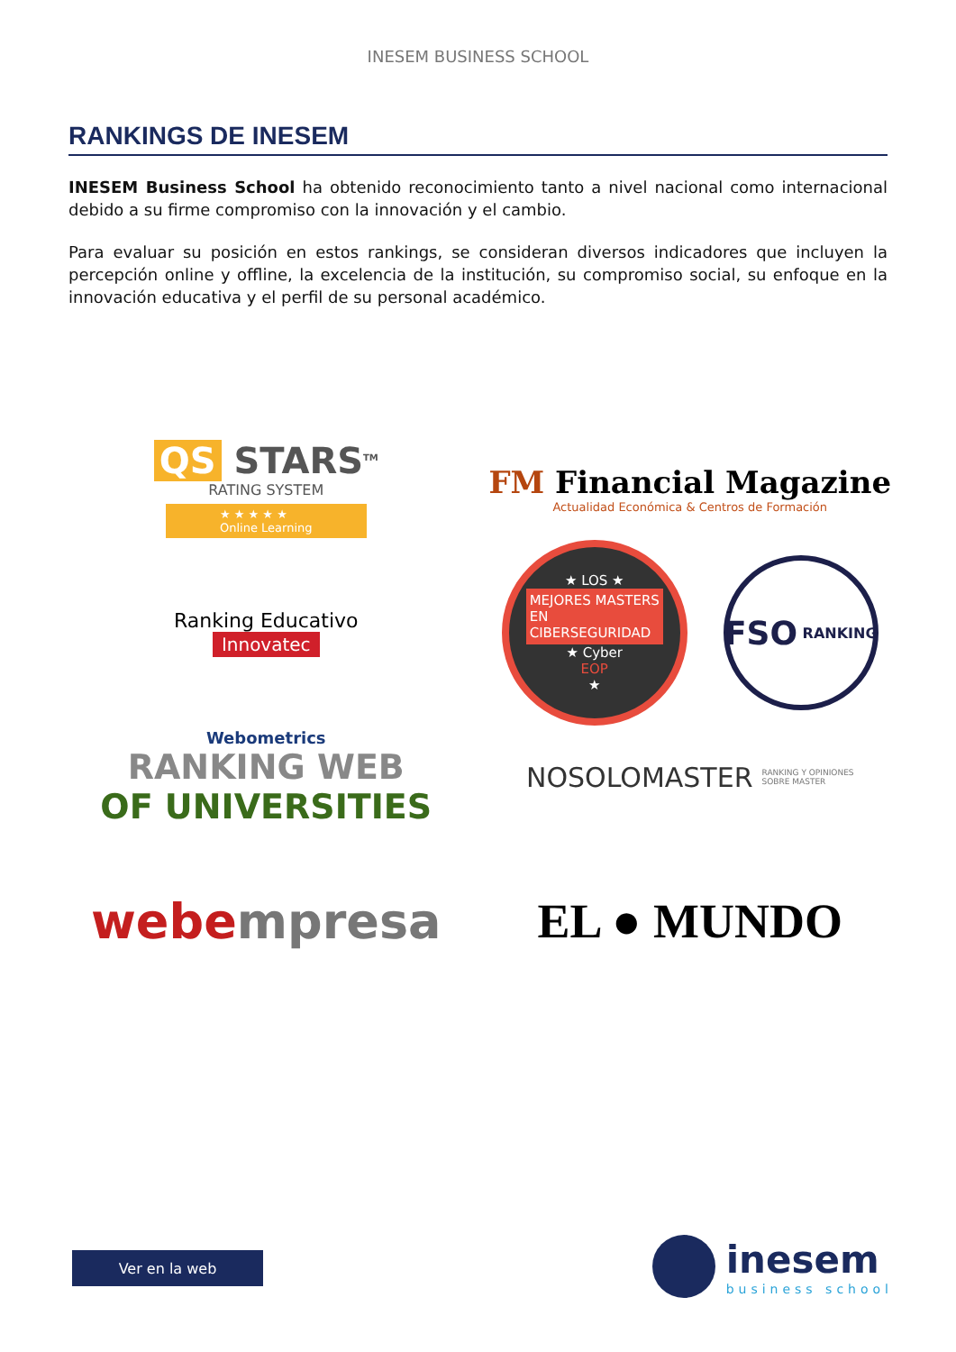INESEM BUSINESS SCHOOL
RANKINGS DE INESEM
INESEM Business School ha obtenido reconocimiento tanto a nivel nacional como internacional debido a su firme compromiso con la innovación y el cambio.
Para evaluar su posición en estos rankings, se consideran diversos indicadores que incluyen la percepción online y offline, la excelencia de la institución, su compromiso social, su enfoque en la innovación educativa y el perfil de su personal académico.
QS STARS<sup>TM</sup>
RATING SYSTEM
★ ★ ★ ★ ★
Online Learning
FM Financial Magazine
Actualidad Económica & Centros de Formación
Ranking Educativo
Innovatec
★ LOS ★
MEJORES MASTERS
EN
CIBERSEGURIDAD
★ Cyber
EOP
★
FSO RANKING
Webometrics
RANKING WEB
OF UNIVERSITIES
NOSOLOMASTER RANKING Y OPINIONES
SOBRE MASTER
webe mpresa
EL ● MUNDO
Ver en la web
inesem
business school